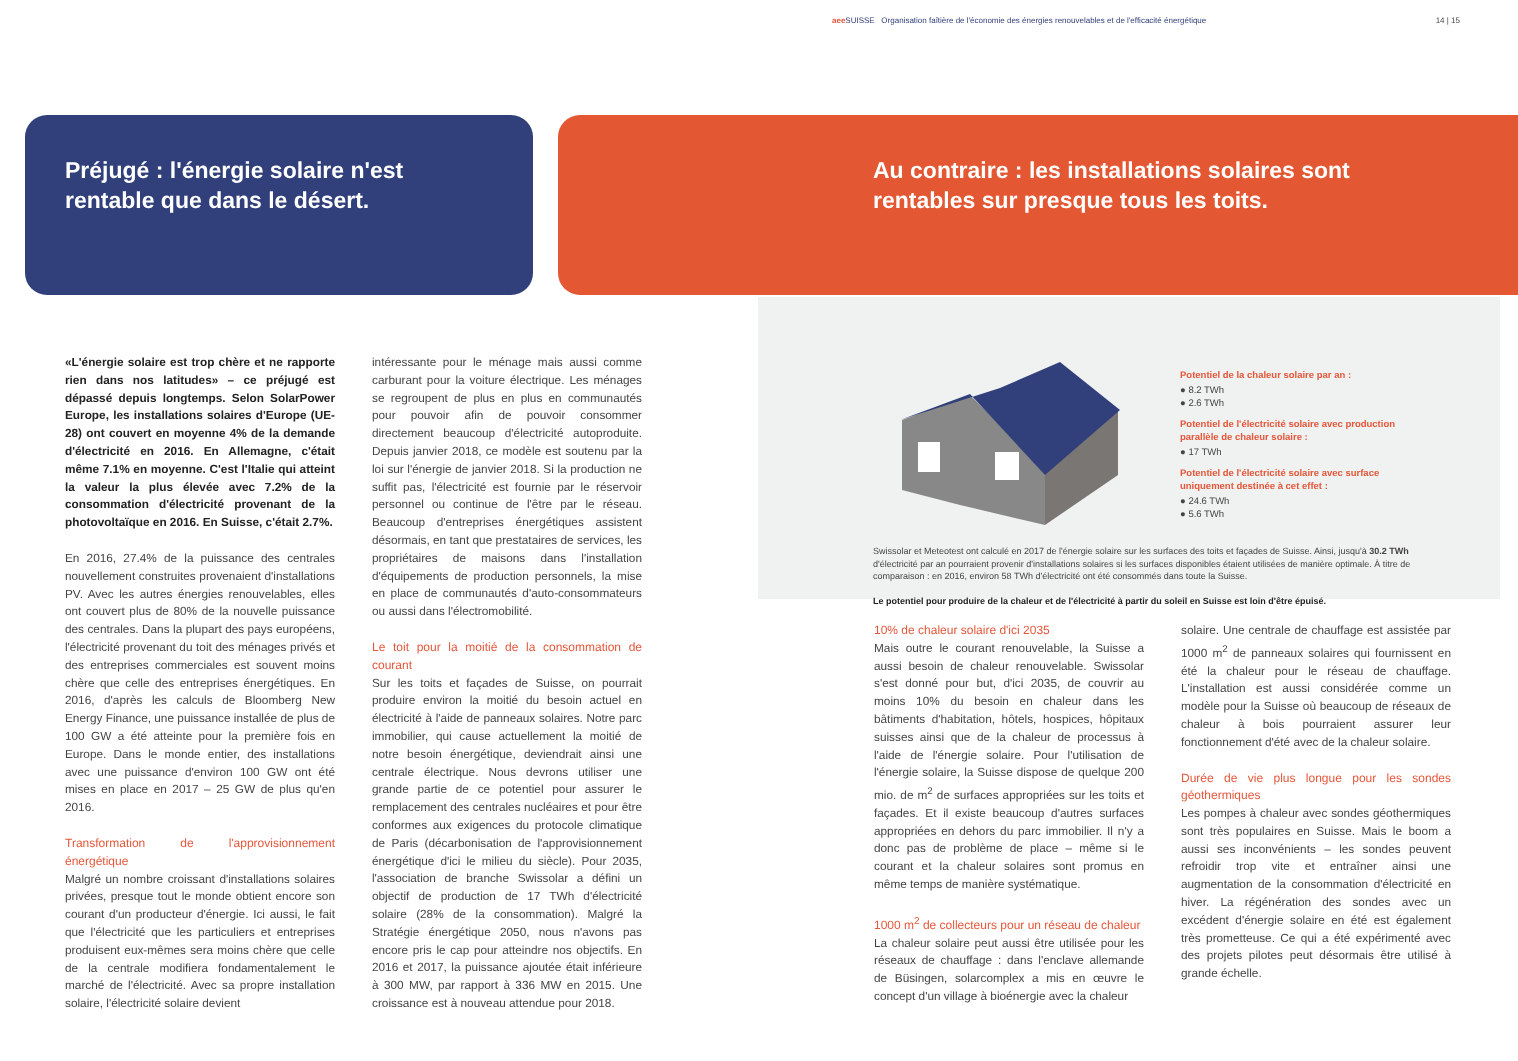aee SUISSE Organisation faîtière de l'économie des énergies renouvelables et de l'efficacité énergétique 14 | 15
Préjugé : l'énergie solaire n'est
rentable que dans le désert.
Au contraire : les installations solaires sont
rentables sur presque tous les toits.
Potentiel de la chaleur solaire par an :
● 8.2 TWh
● 2.6 TWh
Potentiel de l'électricité solaire avec production
parallèle de chaleur solaire :
● 17 TWh
Potentiel de l'électricité solaire avec surface
uniquement destinée à cet effet :
● 24.6 TWh
● 5.6 TWh
Swissolar et Meteotest ont calculé en 2017 de l'énergie solaire sur les surfaces des toits et façades de Suisse. Ainsi, jusqu'à 30.2 TWh d'électricité par an pourraient provenir d'installations solaires si les surfaces disponibles étaient utilisées de manière optimale. À titre de comparaison : en 2016, environ 58 TWh d'électricité ont été consommés dans toute la Suisse.
Le potentiel pour produire de la chaleur et de l'électricité à partir du soleil en Suisse est loin d'être épuisé.
«L'énergie solaire est trop chère et ne rapporte rien dans nos latitudes» – ce préjugé est dépassé depuis longtemps. Selon SolarPower Europe, les installations solaires d'Europe (UE-28) ont couvert en moyenne 4% de la demande d'électricité en 2016. En Allemagne, c'était même 7.1% en moyenne. C'est l'Italie qui atteint la valeur la plus élevée avec 7.2% de la consommation d'électricité provenant de la photovoltaïque en 2016. En Suisse, c'était 2.7%.
En 2016, 27.4% de la puissance des centrales nouvellement construites provenaient d'installations PV. Avec les autres énergies renouvelables, elles ont couvert plus de 80% de la nouvelle puissance des centrales. Dans la plupart des pays européens, l'électricité provenant du toit des ménages privés et des entreprises commerciales est souvent moins chère que celle des entreprises énergétiques. En 2016, d'après les calculs de Bloomberg New Energy Finance, une puissance installée de plus de 100 GW a été atteinte pour la première fois en Europe. Dans le monde entier, des installations avec une puissance d'environ 100 GW ont été mises en place en 2017 – 25 GW de plus qu'en 2016.
Transformation de l'approvisionnement énergétique
Malgré un nombre croissant d'installations solaires privées, presque tout le monde obtient encore son courant d'un producteur d'énergie. Ici aussi, le fait que l'électricité que les particuliers et entreprises produisent eux-mêmes sera moins chère que celle de la centrale modifiera fondamentalement le marché de l'électricité. Avec sa propre installation solaire, l'électricité solaire devient
intéressante pour le ménage mais aussi comme carburant pour la voiture électrique. Les ménages se regroupent de plus en plus en communautés pour pouvoir afin de pouvoir consommer directement beaucoup d'électricité autoproduite. Depuis janvier 2018, ce modèle est soutenu par la loi sur l'énergie de janvier 2018. Si la production ne suffit pas, l'électricité est fournie par le réservoir personnel ou continue de l'être par le réseau. Beaucoup d'entreprises énergétiques assistent désormais, en tant que prestataires de services, les propriétaires de maisons dans l'installation d'équipements de production personnels, la mise en place de communautés d'auto-consommateurs ou aussi dans l'électromobilité.
Le toit pour la moitié de la consommation de courant
Sur les toits et façades de Suisse, on pourrait produire environ la moitié du besoin actuel en électricité à l'aide de panneaux solaires. Notre parc immobilier, qui cause actuellement la moitié de notre besoin énergétique, deviendrait ainsi une centrale électrique. Nous devrons utiliser une grande partie de ce potentiel pour assurer le remplacement des centrales nucléaires et pour être conformes aux exigences du protocole climatique de Paris (décarbonisation de l'approvisionnement énergétique d'ici le milieu du siècle). Pour 2035, l'association de branche Swissolar a défini un objectif de production de 17 TWh d'électricité solaire (28% de la consommation). Malgré la Stratégie énergétique 2050, nous n'avons pas encore pris le cap pour atteindre nos objectifs. En 2016 et 2017, la puissance ajoutée était inférieure à 300 MW, par rapport à 336 MW en 2015. Une croissance est à nouveau attendue pour 2018.
10% de chaleur solaire d'ici 2035
Mais outre le courant renouvelable, la Suisse a aussi besoin de chaleur renouvelable. Swissolar s'est donné pour but, d'ici 2035, de couvrir au moins 10% du besoin en chaleur dans les bâtiments d'habitation, hôtels, hospices, hôpitaux suisses ainsi que de la chaleur de processus à l'aide de l'énergie solaire. Pour l'utilisation de l'énergie solaire, la Suisse dispose de quelque 200 mio. de m<sup>2</sup> de surfaces appropriées sur les toits et façades. Et il existe beaucoup d'autres surfaces appropriées en dehors du parc immobilier. Il n'y a donc pas de problème de place – même si le courant et la chaleur solaires sont promus en même temps de manière systématique.
1000 m<sup>2</sup> de collecteurs pour un réseau de chaleur
La chaleur solaire peut aussi être utilisée pour les réseaux de chauffage : dans l'enclave allemande de Büsingen, solarcomplex a mis en œuvre le concept d'un village à bioénergie avec la chaleur
solaire. Une centrale de chauffage est assistée par 1000 m<sup>2</sup> de panneaux solaires qui fournissent en été la chaleur pour le réseau de chauffage. L'installation est aussi considérée comme un modèle pour la Suisse où beaucoup de réseaux de chaleur à bois pourraient assurer leur fonctionnement d'été avec de la chaleur solaire.
Durée de vie plus longue pour les sondes géothermiques
Les pompes à chaleur avec sondes géothermiques sont très populaires en Suisse. Mais le boom a aussi ses inconvénients – les sondes peuvent refroidir trop vite et entraîner ainsi une augmentation de la consommation d'électricité en hiver. La régénération des sondes avec un excédent d'énergie solaire en été est également très prometteuse. Ce qui a été expérimenté avec des projets pilotes peut désormais être utilisé à grande échelle.